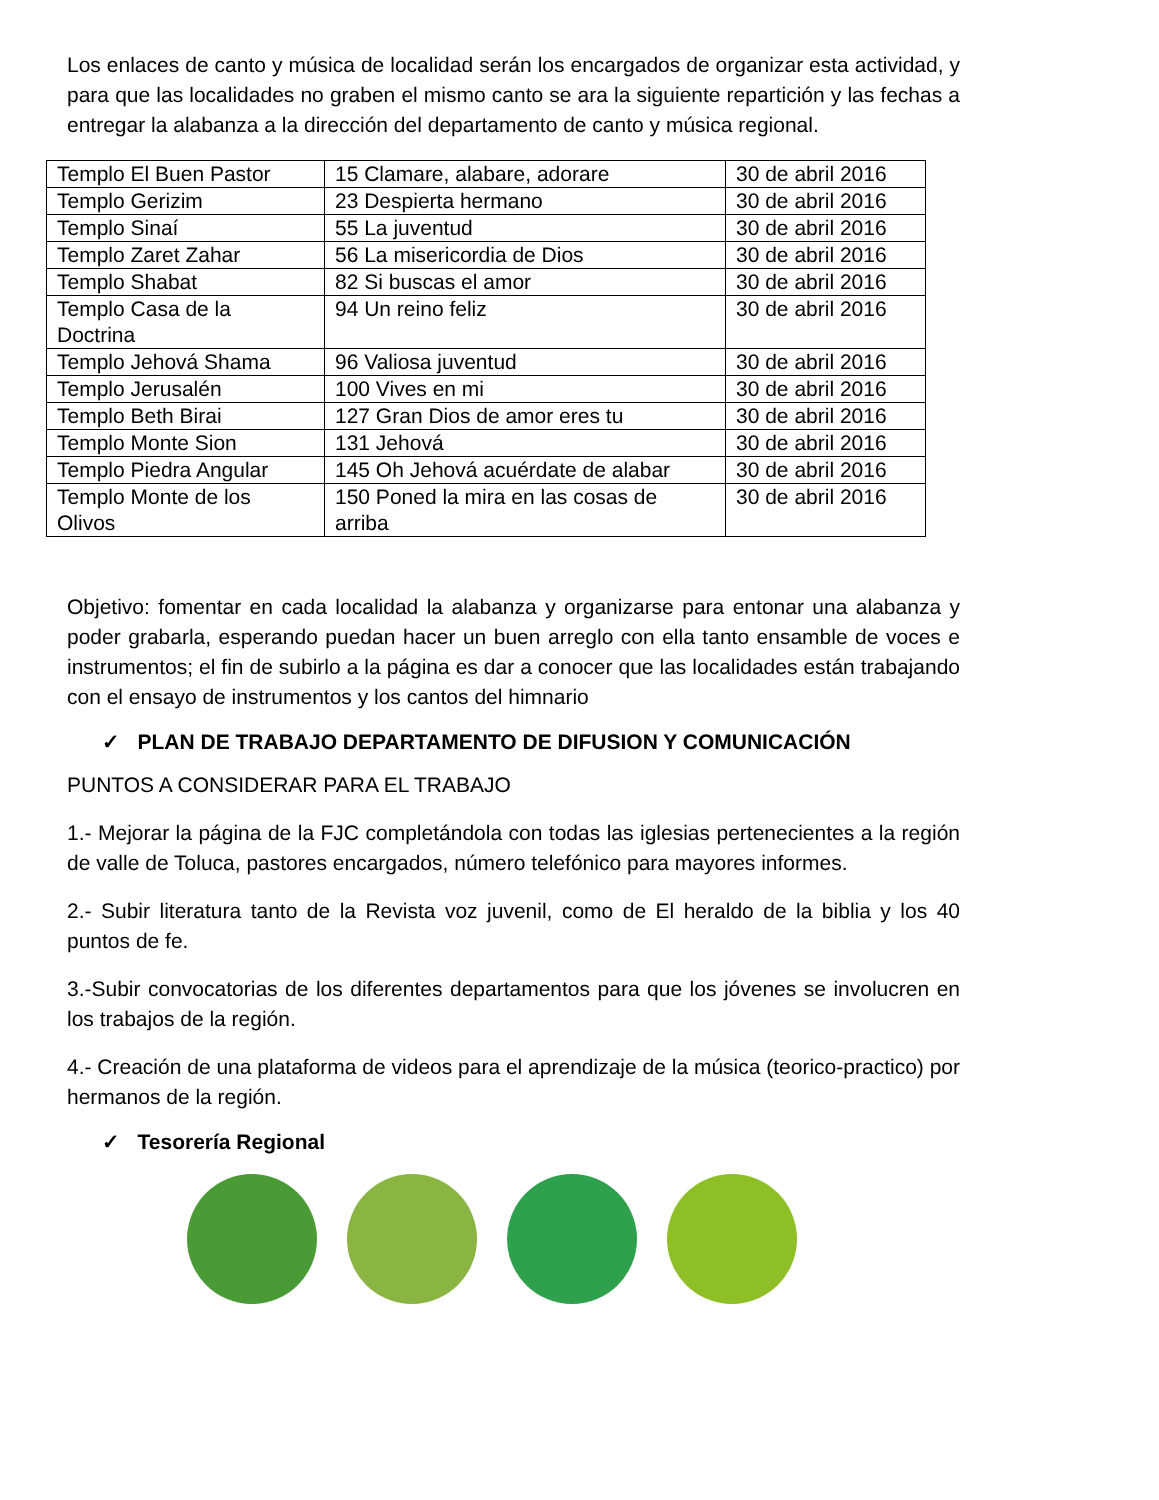Los enlaces de canto y música de localidad serán los encargados de organizar esta actividad, y para que las localidades no graben el mismo canto se ara la siguiente repartición y las fechas a entregar la alabanza a la dirección del departamento de canto y música regional.
| Templo El Buen Pastor | 15 Clamare, alabare, adorare | 30 de abril 2016 |
| Templo Gerizim | 23 Despierta hermano | 30 de abril 2016 |
| Templo Sinaí | 55 La juventud | 30 de abril 2016 |
| Templo Zaret Zahar | 56 La misericordia de Dios | 30 de abril 2016 |
| Templo Shabat | 82 Si buscas el amor | 30 de abril 2016 |
| Templo Casa de la Doctrina | 94 Un reino feliz | 30 de abril 2016 |
| Templo Jehová Shama | 96 Valiosa juventud | 30 de abril 2016 |
| Templo Jerusalén | 100 Vives en mi | 30 de abril 2016 |
| Templo Beth Birai | 127 Gran Dios de amor eres tu | 30 de abril 2016 |
| Templo Monte Sion | 131 Jehová | 30 de abril 2016 |
| Templo Piedra Angular | 145 Oh Jehová acuérdate de alabar | 30 de abril 2016 |
| Templo Monte de los Olivos | 150 Poned la mira en las cosas de arriba | 30 de abril 2016 |
Objetivo: fomentar en cada localidad la alabanza y organizarse para entonar una alabanza y poder grabarla, esperando puedan hacer un buen arreglo con ella tanto ensamble de voces e instrumentos; el fin de subirlo a la página es dar a conocer que las localidades están trabajando con el ensayo de instrumentos y los cantos del himnario
✓ PLAN DE TRABAJO DEPARTAMENTO DE DIFUSION Y COMUNICACIÓN
PUNTOS A CONSIDERAR PARA EL TRABAJO
1.- Mejorar la página de la FJC completándola con todas las iglesias pertenecientes a la región de valle de Toluca, pastores encargados, número telefónico para mayores informes.
2.- Subir literatura tanto de la Revista voz juvenil, como de El heraldo de la biblia y los 40 puntos de fe.
3.-Subir convocatorias de los diferentes departamentos para que los jóvenes se involucren en los trabajos de la región.
4.- Creación de una plataforma de videos para el aprendizaje de la música (teorico-practico) por hermanos de la región.
✓ Tesorería Regional